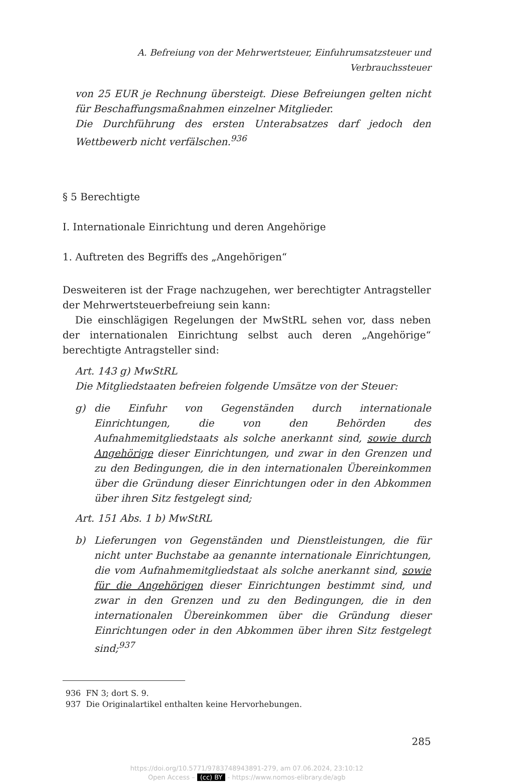A. Befreiung von der Mehrwertsteuer, Einfuhrumsatzsteuer und Verbrauchssteuer
von 25 EUR je Rechnung übersteigt. Diese Befreiungen gelten nicht für Beschaffungsmaßnahmen einzelner Mitglieder.
Die Durchführung des ersten Unterabsatzes darf jedoch den Wettbewerb nicht verfälschen.<sup>936</sup>
§ 5 Berechtigte
I. Internationale Einrichtung und deren Angehörige
1. Auftreten des Begriffs des „Angehörigen“
Desweiteren ist der Frage nachzugehen, wer berechtigter Antragsteller der Mehrwertsteuerbefreiung sein kann:
Die einschlägigen Regelungen der MwStRL sehen vor, dass neben der internationalen Einrichtung selbst auch deren „Angehörige“ berechtigte Antragsteller sind:
Art. 143 g) MwStRL
Die Mitgliedstaaten befreien folgende Umsätze von der Steuer:
g) die Einfuhr von Gegenständen durch internationale Einrichtungen, die von den Behörden des Aufnahmemitgliedstaats als solche anerkannt sind, sowie durch Angehörige dieser Einrichtungen, und zwar in den Grenzen und zu den Bedingungen, die in den internationalen Übereinkommen über die Gründung dieser Einrichtungen oder in den Abkommen über ihren Sitz festgelegt sind;
Art. 151 Abs. 1 b) MwStRL
b) Lieferungen von Gegenständen und Dienstleistungen, die für nicht unter Buchstabe aa genannte internationale Einrichtungen, die vom Aufnahmemitgliedstaat als solche anerkannt sind, sowie für die Angehörigen dieser Einrichtungen bestimmt sind, und zwar in den Grenzen und zu den Bedingungen, die in den internationalen Übereinkommen über die Gründung dieser Einrichtungen oder in den Abkommen über ihren Sitz festgelegt sind;<sup>937</sup>
936 FN 3; dort S. 9.
937 Die Originalartikel enthalten keine Hervorhebungen.
285
https://doi.org/10.5771/9783748943891-279, am 07.06.2024, 23:10:12
Open Access – (cc) BY - https://www.nomos-elibrary.de/agb